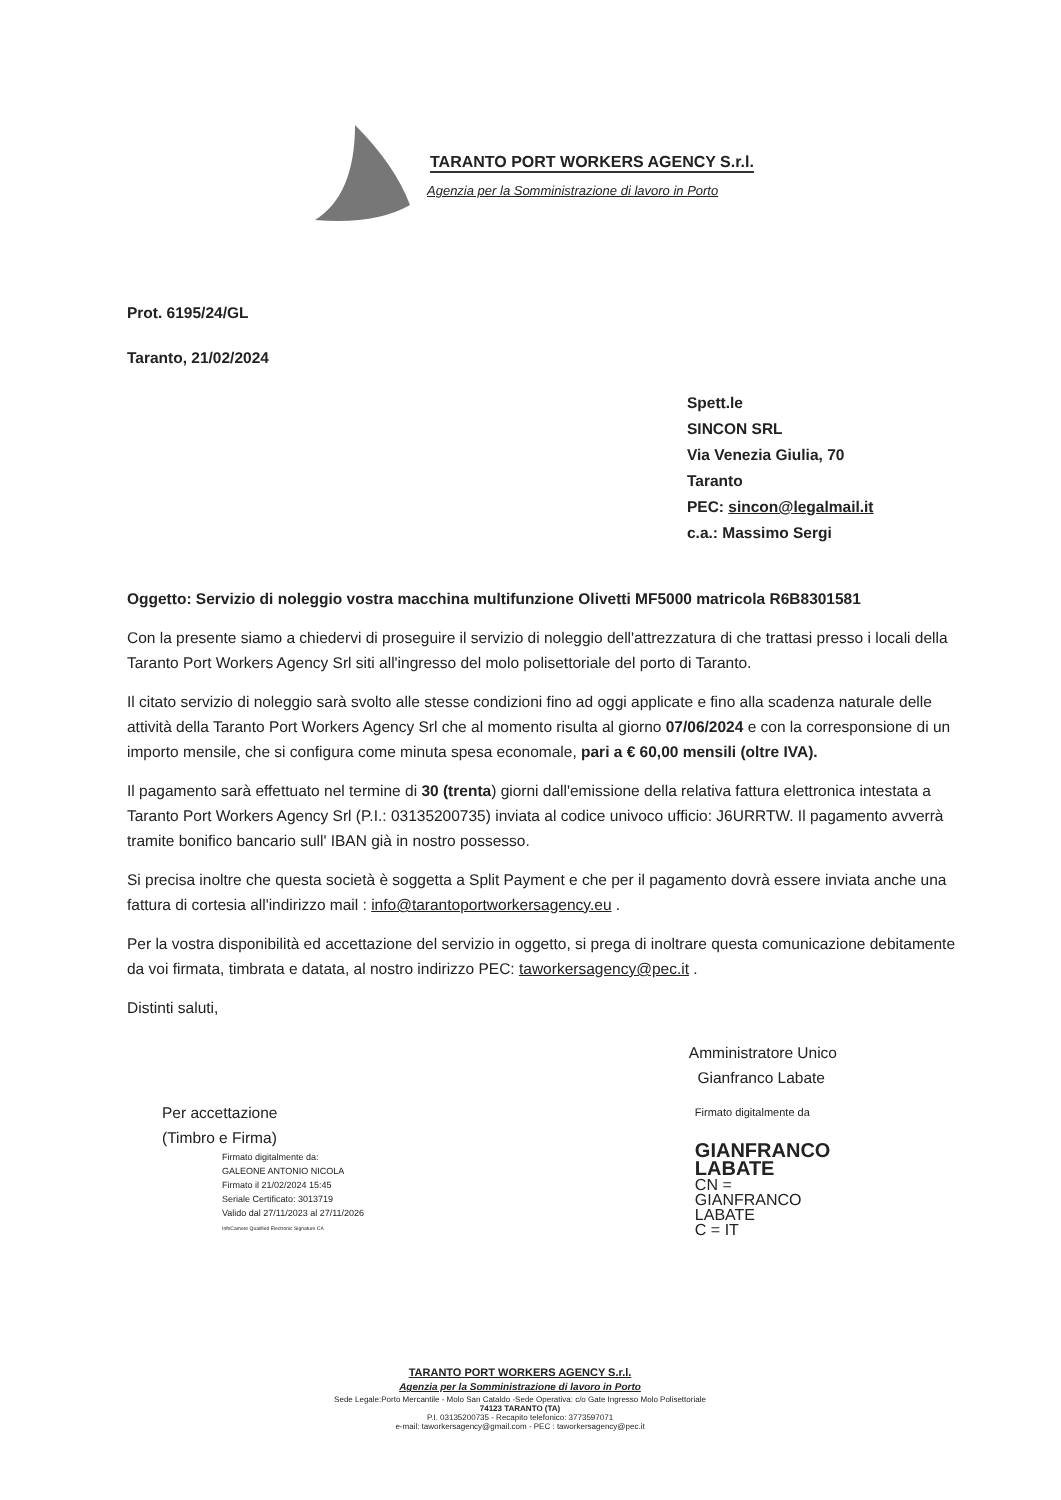TARANTO PORT WORKERS AGENCY S.r.l.
Agenzia per la Somministrazione di lavoro in Porto
Prot. 6195/24/GL
Taranto, 21/02/2024
Spett.le
SINCON SRL
Via Venezia Giulia, 70
Taranto
PEC: sincon@legalmail.it
c.a.: Massimo Sergi
Oggetto: Servizio di noleggio vostra macchina multifunzione Olivetti MF5000 matricola R6B8301581
Con la presente siamo a chiedervi di proseguire il servizio di noleggio dell'attrezzatura di che trattasi presso i locali della Taranto Port Workers Agency Srl siti all'ingresso del molo polisettoriale del porto di Taranto.
Il citato servizio di noleggio sarà svolto alle stesse condizioni fino ad oggi applicate e fino alla scadenza naturale delle attività della Taranto Port Workers Agency Srl che al momento risulta al giorno 07/06/2024 e con la corresponsione di un importo mensile, che si configura come minuta spesa economale, pari a € 60,00 mensili (oltre IVA).
Il pagamento sarà effettuato nel termine di 30 (trenta) giorni dall'emissione della relativa fattura elettronica intestata a Taranto Port Workers Agency Srl (P.I.: 03135200735) inviata al codice univoco ufficio: J6URRTW. Il pagamento avverrà tramite bonifico bancario sull' IBAN già in nostro possesso.
Si precisa inoltre che questa società è soggetta a Split Payment e che per il pagamento dovrà essere inviata anche una fattura di cortesia all'indirizzo mail : info@tarantoportworkersagency.eu .
Per la vostra disponibilità ed accettazione del servizio in oggetto, si prega di inoltrare questa comunicazione debitamente da voi firmata, timbrata e datata, al nostro indirizzo PEC: taworkersagency@pec.it .
Distinti saluti,
Per accettazione
(Timbro e Firma)
Firmato digitalmente da:
GALEONE ANTONIO NICOLA
Firmato il 21/02/2024 15:45
Seriale Certificato: 3013719
Valido dal 27/11/2023 al 27/11/2026
InfoCamere Qualified Electronic Signature CA
Amministratore Unico
Gianfranco Labate
Firmato digitalmente da
GIANFRANCO
LABATE
CN =
GIANFRANCO
LABATE
C = IT
TARANTO PORT WORKERS AGENCY S.r.l.
Agenzia per la Somministrazione di lavoro in Porto
Sede Legale:Porto Mercantile - Molo San Cataldo -Sede Operativa: c/o Gate Ingresso Molo Polisettoriale
74123 TARANTO (TA)
P.I. 03135200735 - Recapito telefonico: 3773597071
e-mail: taworkersagency@gmail.com - PEC : taworkersagency@pec.it